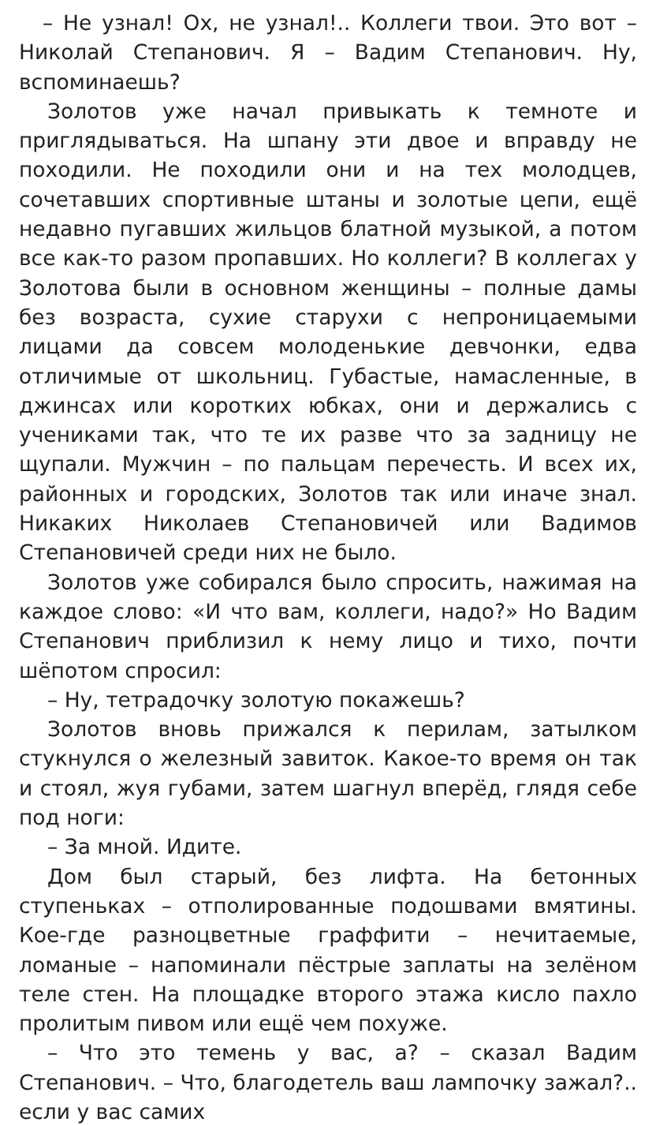– Не узнал! Ох, не узнал!.. Коллеги твои. Это вот – Николай Степанович. Я – Вадим Степанович. Ну, вспоминаешь?
Золотов уже начал привыкать к темноте и приглядываться. На шпану эти двое и вправду не походили. Не походили они и на тех молодцев, сочетавших спортивные штаны и золотые цепи, ещё недавно пугавших жильцов блатной музыкой, а потом все как-то разом пропавших. Но коллеги? В коллегах у Золотова были в основном женщины – полные дамы без возраста, сухие старухи с непроницаемыми лицами да совсем молоденькие девчонки, едва отличимые от школьниц. Губастые, намасленные, в джинсах или коротких юбках, они и держались с учениками так, что те их разве что за задницу не щупали. Мужчин – по пальцам перечесть. И всех их, районных и городских, Золотов так или иначе знал. Никаких Николаев Степановичей или Вадимов Степановичей среди них не было.
Золотов уже собирался было спросить, нажимая на каждое слово: «И что вам, коллеги, надо?» Но Вадим Степанович приблизил к нему лицо и тихо, почти шёпотом спросил:
– Ну, тетрадочку золотую покажешь?
Золотов вновь прижался к перилам, затылком стукнулся о железный завиток. Какое-то время он так и стоял, жуя губами, затем шагнул вперёд, глядя себе под ноги:
– За мной. Идите.
Дом был старый, без лифта. На бетонных ступеньках – отполированные подошвами вмятины. Кое-где разноцветные граффити – нечитаемые, ломаные – напоминали пёстрые заплаты на зелёном теле стен. На площадке второго этажа кисло пахло пролитым пивом или ещё чем похуже.
– Что это темень у вас, а? – сказал Вадим Степанович. – Что, благодетель ваш лампочку зажал?.. если у вас самих